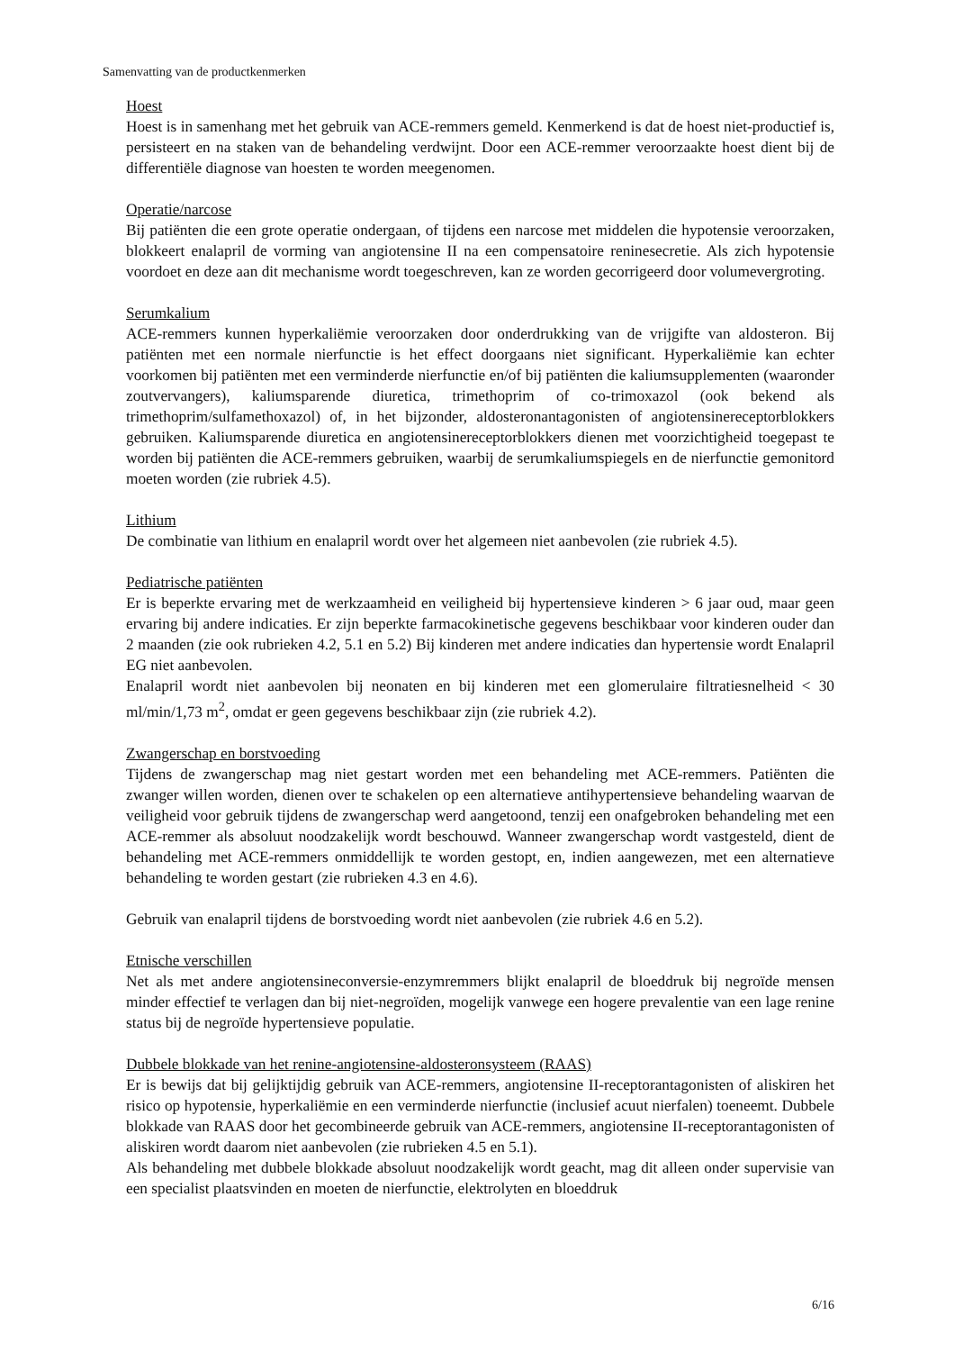Samenvatting van de productkenmerken
Hoest
Hoest is in samenhang met het gebruik van ACE-remmers gemeld. Kenmerkend is dat de hoest niet-productief is, persisteert en na staken van de behandeling verdwijnt. Door een ACE-remmer veroorzaakte hoest dient bij de differentiële diagnose van hoesten te worden meegenomen.
Operatie/narcose
Bij patiënten die een grote operatie ondergaan, of tijdens een narcose met middelen die hypotensie veroorzaken, blokkeert enalapril de vorming van angiotensine II na een compensatoire reninesecretie. Als zich hypotensie voordoet en deze aan dit mechanisme wordt toegeschreven, kan ze worden gecorrigeerd door volumevergroting.
Serumkalium
ACE-remmers kunnen hyperkaliëmie veroorzaken door onderdrukking van de vrijgifte van aldosteron. Bij patiënten met een normale nierfunctie is het effect doorgaans niet significant. Hyperkaliëmie kan echter voorkomen bij patiënten met een verminderde nierfunctie en/of bij patiënten die kaliumsupplementen (waaronder zoutvervangers), kaliumsparende diuretica, trimethoprim of co-trimoxazol (ook bekend als trimethoprim/sulfamethoxazol) of, in het bijzonder, aldosteronantagonisten of angiotensinereceptorblokkers gebruiken. Kaliumsparende diuretica en angiotensinereceptorblokkers dienen met voorzichtigheid toegepast te worden bij patiënten die ACE-remmers gebruiken, waarbij de serumkaliumspiegels en de nierfunctie gemonitord moeten worden (zie rubriek 4.5).
Lithium
De combinatie van lithium en enalapril wordt over het algemeen niet aanbevolen (zie rubriek 4.5).
Pediatrische patiënten
Er is beperkte ervaring met de werkzaamheid en veiligheid bij hypertensieve kinderen > 6 jaar oud, maar geen ervaring bij andere indicaties. Er zijn beperkte farmacokinetische gegevens beschikbaar voor kinderen ouder dan 2 maanden (zie ook rubrieken 4.2, 5.1 en 5.2) Bij kinderen met andere indicaties dan hypertensie wordt Enalapril EG niet aanbevolen.
Enalapril wordt niet aanbevolen bij neonaten en bij kinderen met een glomerulaire filtratiesnelheid < 30 ml/min/1,73 m<sup>2</sup>, omdat er geen gegevens beschikbaar zijn (zie rubriek 4.2).
Zwangerschap en borstvoeding
Tijdens de zwangerschap mag niet gestart worden met een behandeling met ACE-remmers. Patiënten die zwanger willen worden, dienen over te schakelen op een alternatieve antihypertensieve behandeling waarvan de veiligheid voor gebruik tijdens de zwangerschap werd aangetoond, tenzij een onafgebroken behandeling met een ACE-remmer als absoluut noodzakelijk wordt beschouwd. Wanneer zwangerschap wordt vastgesteld, dient de behandeling met ACE-remmers onmiddellijk te worden gestopt, en, indien aangewezen, met een alternatieve behandeling te worden gestart (zie rubrieken 4.3 en 4.6).
Gebruik van enalapril tijdens de borstvoeding wordt niet aanbevolen (zie rubriek 4.6 en 5.2).
Etnische verschillen
Net als met andere angiotensineconversie-enzymremmers blijkt enalapril de bloeddruk bij negroïde mensen minder effectief te verlagen dan bij niet-negroïden, mogelijk vanwege een hogere prevalentie van een lage renine status bij de negroïde hypertensieve populatie.
Dubbele blokkade van het renine-angiotensine-aldosteronsysteem (RAAS)
Er is bewijs dat bij gelijktijdig gebruik van ACE-remmers, angiotensine II-receptorantagonisten of aliskiren het risico op hypotensie, hyperkaliëmie en een verminderde nierfunctie (inclusief acuut nierfalen) toeneemt. Dubbele blokkade van RAAS door het gecombineerde gebruik van ACE-remmers, angiotensine II-receptorantagonisten of aliskiren wordt daarom niet aanbevolen (zie rubrieken 4.5 en 5.1).
Als behandeling met dubbele blokkade absoluut noodzakelijk wordt geacht, mag dit alleen onder supervisie van een specialist plaatsvinden en moeten de nierfunctie, elektrolyten en bloeddruk
6/16